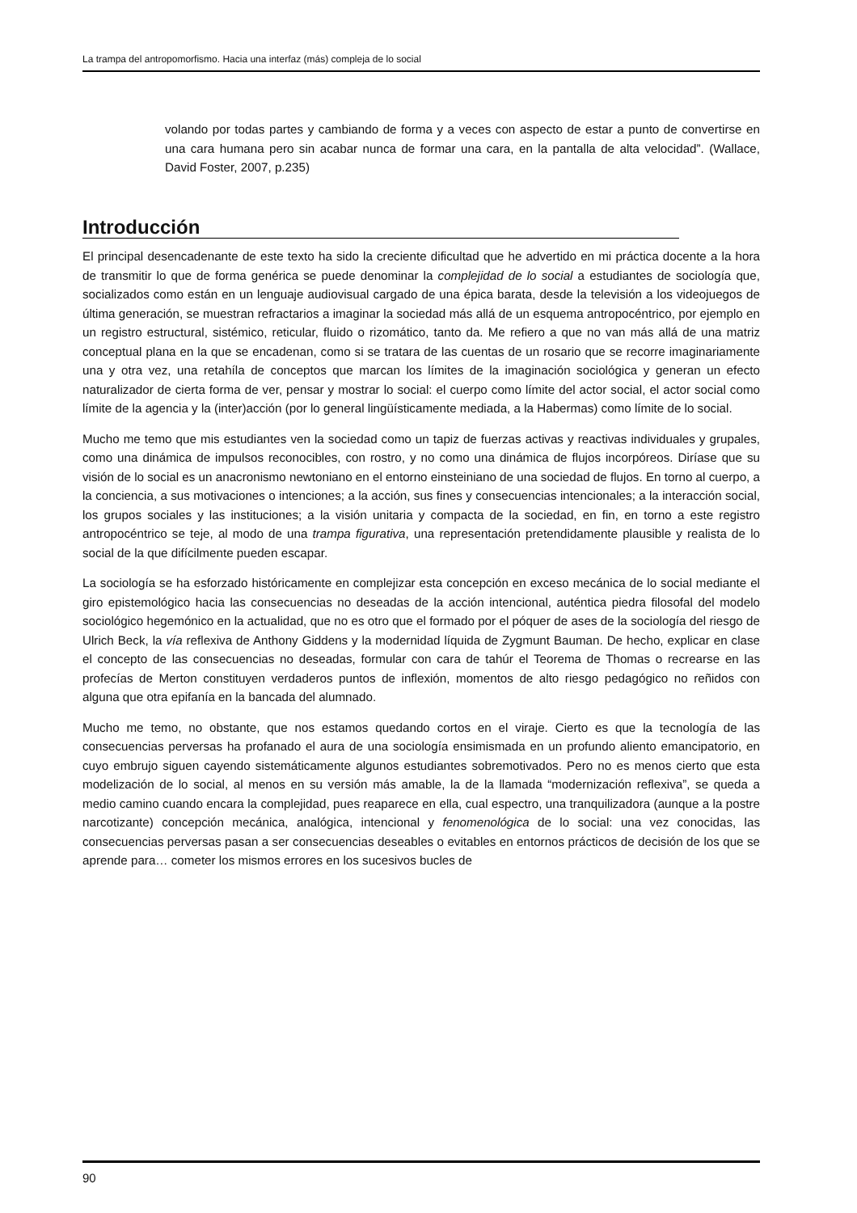La trampa del antropomorfismo. Hacia una interfaz (más) compleja de lo social
volando por todas partes y cambiando de forma y a veces con aspecto de estar a punto de convertirse en una cara humana pero sin acabar nunca de formar una cara, en la pantalla de alta velocidad”. (Wallace, David Foster, 2007, p.235)
Introducción
El principal desencadenante de este texto ha sido la creciente dificultad que he advertido en mi práctica docente a la hora de transmitir lo que de forma genérica se puede denominar la complejidad de lo social a estudiantes de sociología que, socializados como están en un lenguaje audiovisual cargado de una épica barata, desde la televisión a los videojuegos de última generación, se muestran refractarios a imaginar la sociedad más allá de un esquema antropocéntrico, por ejemplo en un registro estructural, sistémico, reticular, fluido o rizomático, tanto da. Me refiero a que no van más allá de una matriz conceptual plana en la que se encadenan, como si se tratara de las cuentas de un rosario que se recorre imaginariamente una y otra vez, una retahíla de conceptos que marcan los límites de la imaginación sociológica y generan un efecto naturalizador de cierta forma de ver, pensar y mostrar lo social: el cuerpo como límite del actor social, el actor social como límite de la agencia y la (inter)acción (por lo general lingüísticamente mediada, a la Habermas) como límite de lo social.
Mucho me temo que mis estudiantes ven la sociedad como un tapiz de fuerzas activas y reactivas individuales y grupales, como una dinámica de impulsos reconocibles, con rostro, y no como una dinámica de flujos incorpóreos. Diríase que su visión de lo social es un anacronismo newtoniano en el entorno einsteiniano de una sociedad de flujos. En torno al cuerpo, a la conciencia, a sus motivaciones o intenciones; a la acción, sus fines y consecuencias intencionales; a la interacción social, los grupos sociales y las instituciones; a la visión unitaria y compacta de la sociedad, en fin, en torno a este registro antropocéntrico se teje, al modo de una trampa figurativa, una representación pretendidamente plausible y realista de lo social de la que difícilmente pueden escapar.
La sociología se ha esforzado históricamente en complejizar esta concepción en exceso mecánica de lo social mediante el giro epistemológico hacia las consecuencias no deseadas de la acción intencional, auténtica piedra filosofal del modelo sociológico hegemónico en la actualidad, que no es otro que el formado por el póquer de ases de la sociología del riesgo de Ulrich Beck, la vía reflexiva de Anthony Giddens y la modernidad líquida de Zygmunt Bauman. De hecho, explicar en clase el concepto de las consecuencias no deseadas, formular con cara de tahúr el Teorema de Thomas o recrearse en las profecías de Merton constituyen verdaderos puntos de inflexión, momentos de alto riesgo pedagógico no reñidos con alguna que otra epifanía en la bancada del alumnado.
Mucho me temo, no obstante, que nos estamos quedando cortos en el viraje. Cierto es que la tecnología de las consecuencias perversas ha profanado el aura de una sociología ensimismada en un profundo aliento emancipatorio, en cuyo embrujo siguen cayendo sistemáticamente algunos estudiantes sobremotivados. Pero no es menos cierto que esta modelización de lo social, al menos en su versión más amable, la de la llamada “modernización reflexiva”, se queda a medio camino cuando encara la complejidad, pues reaparece en ella, cual espectro, una tranquilizadora (aunque a la postre narcotizante) concepción mecánica, analógica, intencional y fenomenológica de lo social: una vez conocidas, las consecuencias perversas pasan a ser consecuencias deseables o evitables en entornos prácticos de decisión de los que se aprende para… cometer los mismos errores en los sucesivos bucles de
90